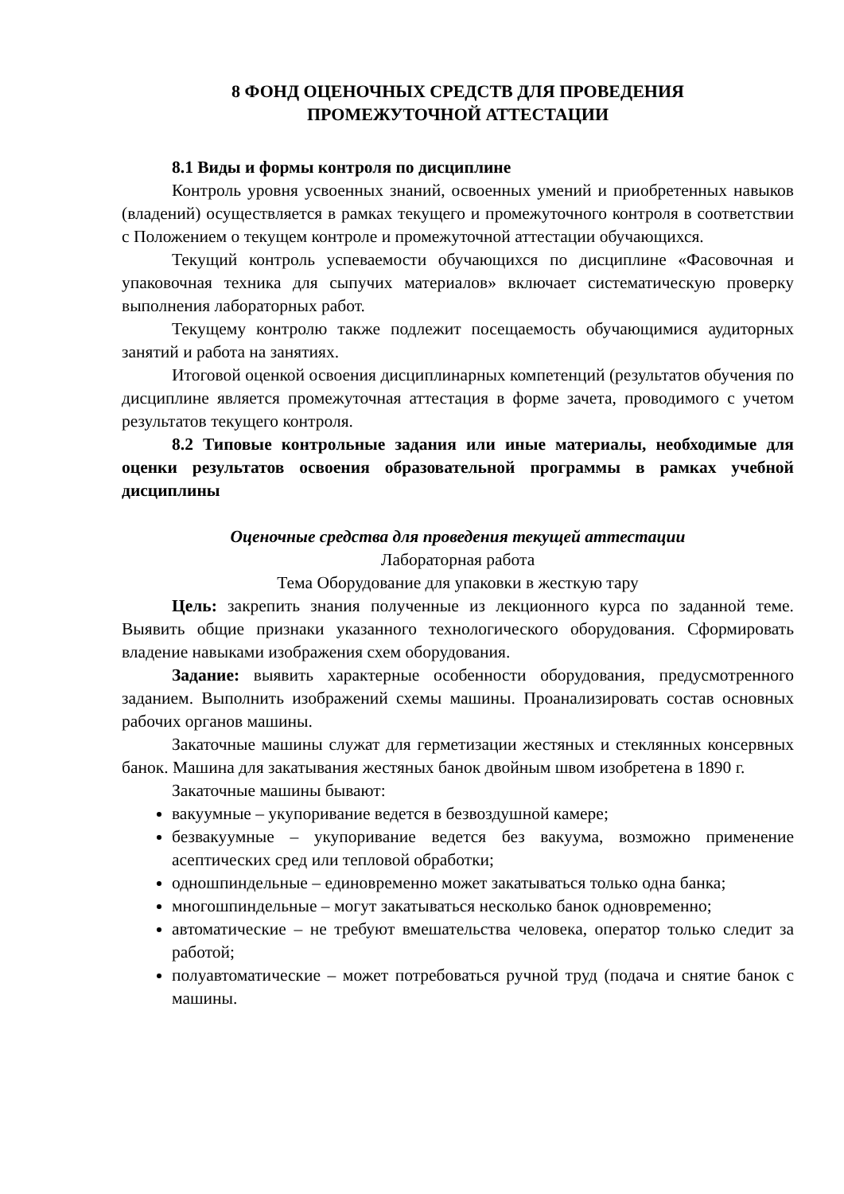8 ФОНД ОЦЕНОЧНЫХ СРЕДСТВ ДЛЯ ПРОВЕДЕНИЯ
ПРОМЕЖУТОЧНОЙ АТТЕСТАЦИИ
8.1 Виды и формы контроля по дисциплине
Контроль уровня усвоенных знаний, освоенных умений и приобретенных навыков (владений) осуществляется в рамках текущего и промежуточного контроля в соответствии с Положением о текущем контроле и промежуточной аттестации обучающихся.
Текущий контроль успеваемости обучающихся по дисциплине «Фасовочная и упаковочная техника для сыпучих материалов» включает систематическую проверку выполнения лабораторных работ.
Текущему контролю также подлежит посещаемость обучающимися аудиторных занятий и работа на занятиях.
Итоговой оценкой освоения дисциплинарных компетенций (результатов обучения по дисциплине является промежуточная аттестация в форме зачета, проводимого с учетом результатов текущего контроля.
8.2 Типовые контрольные задания или иные материалы, необходимые для оценки результатов освоения образовательной программы в рамках учебной дисциплины
Оценочные средства для проведения текущей аттестации
Лабораторная работа
Тема Оборудование для упаковки в жесткую тару
Цель: закрепить знания полученные из лекционного курса по заданной теме. Выявить общие признаки указанного технологического оборудования. Сформировать владение навыками изображения схем оборудования.
Задание: выявить характерные особенности оборудования, предусмотренного заданием. Выполнить изображений схемы машины. Проанализировать состав основных рабочих органов машины.
Закаточные машины служат для герметизации жестяных и стеклянных консервных банок. Машина для закатывания жестяных банок двойным швом изобретена в 1890 г.
Закаточные машины бывают:
вакуумные – укупоривание ведется в безвоздушной камере;
безвакуумные – укупоривание ведется без вакуума, возможно применение асептических сред или тепловой обработки;
одношпиндельные – единовременно может закатываться только одна банка;
многошпиндельные – могут закатываться несколько банок одновременно;
автоматические – не требуют вмешательства человека, оператор только следит за работой;
полуавтоматические – может потребоваться ручной труд (подача и снятие банок с машины.